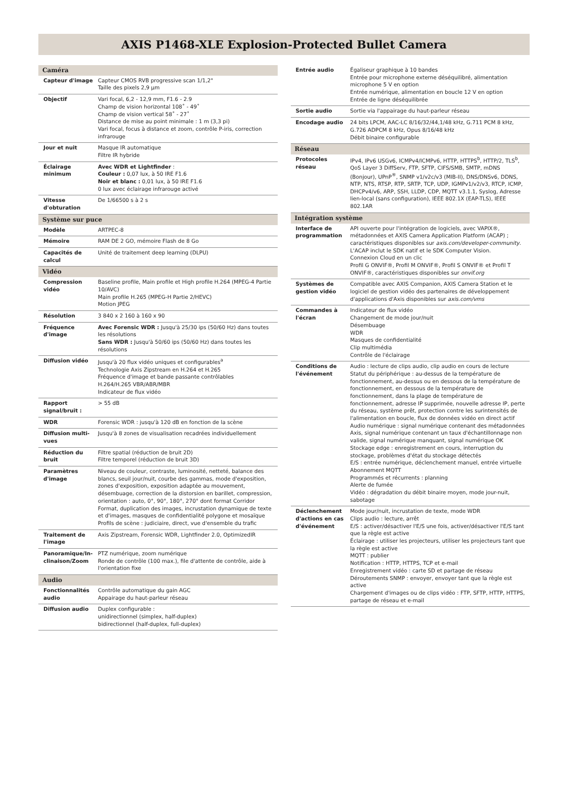AXIS P1468-XLE Explosion-Protected Bullet Camera
| Caméra | |
| --- | --- |
| Capteur d'image | Capteur CMOS RVB progressive scan 1/1,2" Taille des pixels 2,9 µm |
| Objectif | Vari focal, 6,2 - 12,9 mm, F1.6 - 2.9 Champ de vision horizontal 108˚ - 49˚ Champ de vision vertical 58˚ - 27˚ Distance de mise au point minimale : 1 m (3,3 pi) Vari focal, focus à distance et zoom, contrôle P-iris, correction infrarouge |
| Jour et nuit | Masque IR automatique Filtre IR hybride |
| Éclairage minimum | Avec WDR et Lightfinder : Couleur : 0,07 lux, à 50 IRE F1.6 Noir et blanc : 0,01 lux, à 50 IRE F1.6 0 lux avec éclairage infrarouge activé |
| Vitesse d'obturation | De 1/66500 s à 2 s |
| Système sur puce | |
| Modèle | ARTPEC-8 |
| Mémoire | RAM DE 2 GO, mémoire Flash de 8 Go |
| Capacités de calcul | Unité de traitement deep learning (DLPU) |
| Vidéo | |
| Compression vidéo | Baseline profile, Main profile et High profile H.264 (MPEG-4 Partie 10/AVC) Main profile H.265 (MPEG-H Partie 2/HEVC) Motion JPEG |
| Résolution | 3 840 x 2 160 à 160 x 90 |
| Fréquence d'image | Avec Forensic WDR : Jusqu'à 25/30 ips (50/60 Hz) dans toutes les résolutions Sans WDR : Jusqu'à 50/60 ips (50/60 Hz) dans toutes les résolutions |
| Diffusion vidéo | Jusqu'à 20 flux vidéo uniques et configurables<sup>a</sup> Technologie Axis Zipstream en H.264 et H.265 Fréquence d'image et bande passante contrôlables H.264/H.265 VBR/ABR/MBR Indicateur de flux vidéo |
| Rapport signal/bruit : | > 55 dB |
| WDR | Forensic WDR : jusqu'à 120 dB en fonction de la scène |
| Diffusion multi-vues | Jusqu'à 8 zones de visualisation recadrées individuellement |
| Réduction du bruit | Filtre spatial (réduction de bruit 2D) Filtre temporel (réduction de bruit 3D) |
| Paramètres d'image | Niveau de couleur, contraste, luminosité, netteté, balance des blancs, seuil jour/nuit, courbe des gammas, mode d'exposition, zones d'exposition, exposition adaptée au mouvement, désembuage, correction de la distorsion en barillet, compression, orientation : auto, 0°, 90°, 180°, 270° dont format Corridor Format, duplication des images, incrustation dynamique de texte et d'images, masques de confidentialité polygone et mosaïque Profils de scène : judiciaire, direct, vue d'ensemble du trafic |
| Traitement de l'image | Axis Zipstream, Forensic WDR, Lightfinder 2.0, OptimizedIR |
| Panoramique/In­clinaison/Zoom | PTZ numérique, zoom numérique Ronde de contrôle (100 max.), file d'attente de contrôle, aide à l'orientation fixe |
| Audio | |
| Fonctionnalités audio | Contrôle automatique du gain AGC Appairage du haut-parleur réseau |
| Diffusion audio | Duplex configurable : unidirectionnel (simplex, half-duplex) bidirectionnel (half-duplex, full-duplex) |
| Entrée audio | Égaliseur graphique à 10 bandes Entrée pour microphone externe déséquilibré, alimentation microphone 5 V en option Entrée numérique, alimentation en boucle 12 V en option Entrée de ligne déséquilibrée |
| Sortie audio | Sortie via l'appairage du haut-parleur réseau |
| Encodage audio | 24 bits LPCM, AAC-LC 8/16/32/44,1/48 kHz, G.711 PCM 8 kHz, G.726 ADPCM 8 kHz, Opus 8/16/48 kHz Débit binaire configurable |
| Réseau | |
| Protocoles réseau | IPv4, IPv6 USGv6, ICMPv4/ICMPv6, HTTP, HTTPS<sup>b</sup>, HTTP/2, TLS<sup>b</sup>, QoS Layer 3 DiffServ, FTP, SFTP, CIFS/SMB, SMTP, mDNS (Bonjour), UPnP<sup>®</sup>, SNMP v1/v2c/v3 (MIB-II), DNS/DNSv6, DDNS, NTP, NTS, RTSP, RTP, SRTP, TCP, UDP, IGMPv1/v2/v3, RTCP, ICMP, DHCPv4/v6, ARP, SSH, LLDP, CDP, MQTT v3.1.1, Syslog, Adresse lien-local (sans configuration), IEEE 802.1X (EAP-TLS), IEEE 802.1AR |
| Intégration système | |
| Interface de programmation | API ouverte pour l'intégration de logiciels, avec VAPIX®, métadonnées et AXIS Camera Application Platform (ACAP) ; caractéristiques disponibles sur axis.com/developer-community . L'ACAP inclut le SDK natif et le SDK Computer Vision. Connexion Cloud en un clic Profil G ONVIF®, Profil M ONVIF®, Profil S ONVIF® et Profil T ONVIF®, caractéristiques disponibles sur onvif.org |
| Systèmes de gestion vidéo | Compatible avec AXIS Companion, AXIS Camera Station et le logiciel de gestion vidéo des partenaires de développement d'applications d'Axis disponibles sur axis.com/vms |
| Commandes à l'écran | Indicateur de flux vidéo Changement de mode jour/nuit Désembuage WDR Masques de confidentialité Clip multimédia Contrôle de l'éclairage |
| Conditions de l'événement | Audio : lecture de clips audio, clip audio en cours de lecture Statut du périphérique : au-dessus de la température de fonctionnement, au-dessus ou en dessous de la température de fonctionnement, en dessous de la température de fonctionnement, dans la plage de température de fonctionnement, adresse IP supprimée, nouvelle adresse IP, perte du réseau, système prêt, protection contre les surintensités de l'alimentation en boucle, flux de données vidéo en direct actif Audio numérique : signal numérique contenant des métadonnées Axis, signal numérique contenant un taux d'échantillonnage non valide, signal numérique manquant, signal numérique OK Stockage edge : enregistrement en cours, interruption du stockage, problèmes d'état du stockage détectés E/S : entrée numérique, déclenchement manuel, entrée virtuelle Abonnement MQTT Programmés et récurrents : planning Alerte de fumée Vidéo : dégradation du débit binaire moyen, mode jour-nuit, sabotage |
| Déclenchement d'actions en cas d'événement | Mode jour/nuit, incrustation de texte, mode WDR Clips audio : lecture, arrêt E/S : activer/désactiver l'E/S une fois, activer/désactiver l'E/S tant que la règle est active Éclairage : utiliser les projecteurs, utiliser les projecteurs tant que la règle est active MQTT : publier Notification : HTTP, HTTPS, TCP et e-mail Enregistrement vidéo : carte SD et partage de réseau Déroutements SNMP : envoyer, envoyer tant que la règle est active Chargement d'images ou de clips vidéo : FTP, SFTP, HTTP, HTTPS, partage de réseau et e-mail |